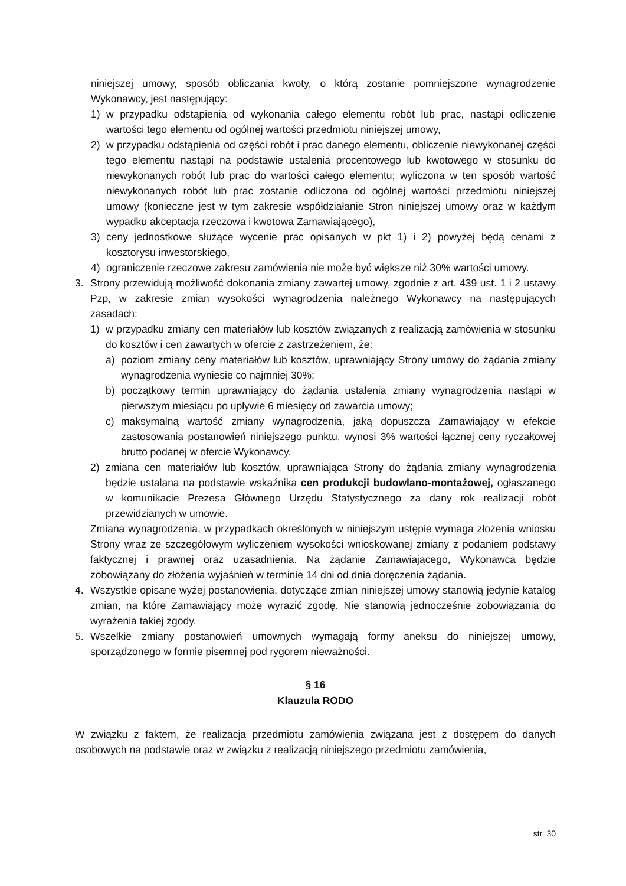niniejszej umowy, sposób obliczania kwoty, o którą zostanie pomniejszone wynagrodzenie Wykonawcy, jest następujący:
1) w przypadku odstąpienia od wykonania całego elementu robót lub prac, nastąpi odliczenie wartości tego elementu od ogólnej wartości przedmiotu niniejszej umowy,
2) w przypadku odstąpienia od części robót i prac danego elementu, obliczenie niewykonanej części tego elementu nastąpi na podstawie ustalenia procentowego lub kwotowego w stosunku do niewykonanych robót lub prac do wartości całego elementu; wyliczona w ten sposób wartość niewykonanych robót lub prac zostanie odliczona od ogólnej wartości przedmiotu niniejszej umowy (konieczne jest w tym zakresie współdziałanie Stron niniejszej umowy oraz w każdym wypadku akceptacja rzeczowa i kwotowa Zamawiającego),
3) ceny jednostkowe służące wycenie prac opisanych w pkt 1) i 2) powyżej będą cenami z kosztorysu inwestorskiego,
4) ograniczenie rzeczowe zakresu zamówienia nie może być większe niż 30% wartości umowy.
3. Strony przewidują możliwość dokonania zmiany zawartej umowy, zgodnie z art. 439 ust. 1 i 2 ustawy Pzp, w zakresie zmian wysokości wynagrodzenia należnego Wykonawcy na następujących zasadach:
1) w przypadku zmiany cen materiałów lub kosztów związanych z realizacją zamówienia w stosunku do kosztów i cen zawartych w ofercie z zastrzeżeniem, że:
a) poziom zmiany ceny materiałów lub kosztów, uprawniający Strony umowy do żądania zmiany wynagrodzenia wyniesie co najmniej 30%;
b) początkowy termin uprawniający do żądania ustalenia zmiany wynagrodzenia nastąpi w pierwszym miesiącu po upływie 6 miesięcy od zawarcia umowy;
c) maksymalną wartość zmiany wynagrodzenia, jaką dopuszcza Zamawiający w efekcie zastosowania postanowień niniejszego punktu, wynosi 3% wartości łącznej ceny ryczałtowej brutto podanej w ofercie Wykonawcy.
2) zmiana cen materiałów lub kosztów, uprawniająca Strony do żądania zmiany wynagrodzenia będzie ustalana na podstawie wskaźnika cen produkcji budowlano-montażowej, ogłaszanego w komunikacie Prezesa Głównego Urzędu Statystycznego za dany rok realizacji robót przewidzianych w umowie.
Zmiana wynagrodzenia, w przypadkach określonych w niniejszym ustępie wymaga złożenia wniosku Strony wraz ze szczegółowym wyliczeniem wysokości wnioskowanej zmiany z podaniem podstawy faktycznej i prawnej oraz uzasadnienia. Na żądanie Zamawiającego, Wykonawca będzie zobowiązany do złożenia wyjaśnień w terminie 14 dni od dnia doręczenia żądania.
4. Wszystkie opisane wyżej postanowienia, dotyczące zmian niniejszej umowy stanowią jedynie katalog zmian, na które Zamawiający może wyrazić zgodę. Nie stanowią jednocześnie zobowiązania do wyrażenia takiej zgody.
5. Wszelkie zmiany postanowień umownych wymagają formy aneksu do niniejszej umowy, sporządzonego w formie pisemnej pod rygorem nieważności.
§ 16
Klauzula RODO
W związku z faktem, że realizacja przedmiotu zamówienia związana jest z dostępem do danych osobowych na podstawie oraz w związku z realizacją niniejszego przedmiotu zamówienia,
str. 30